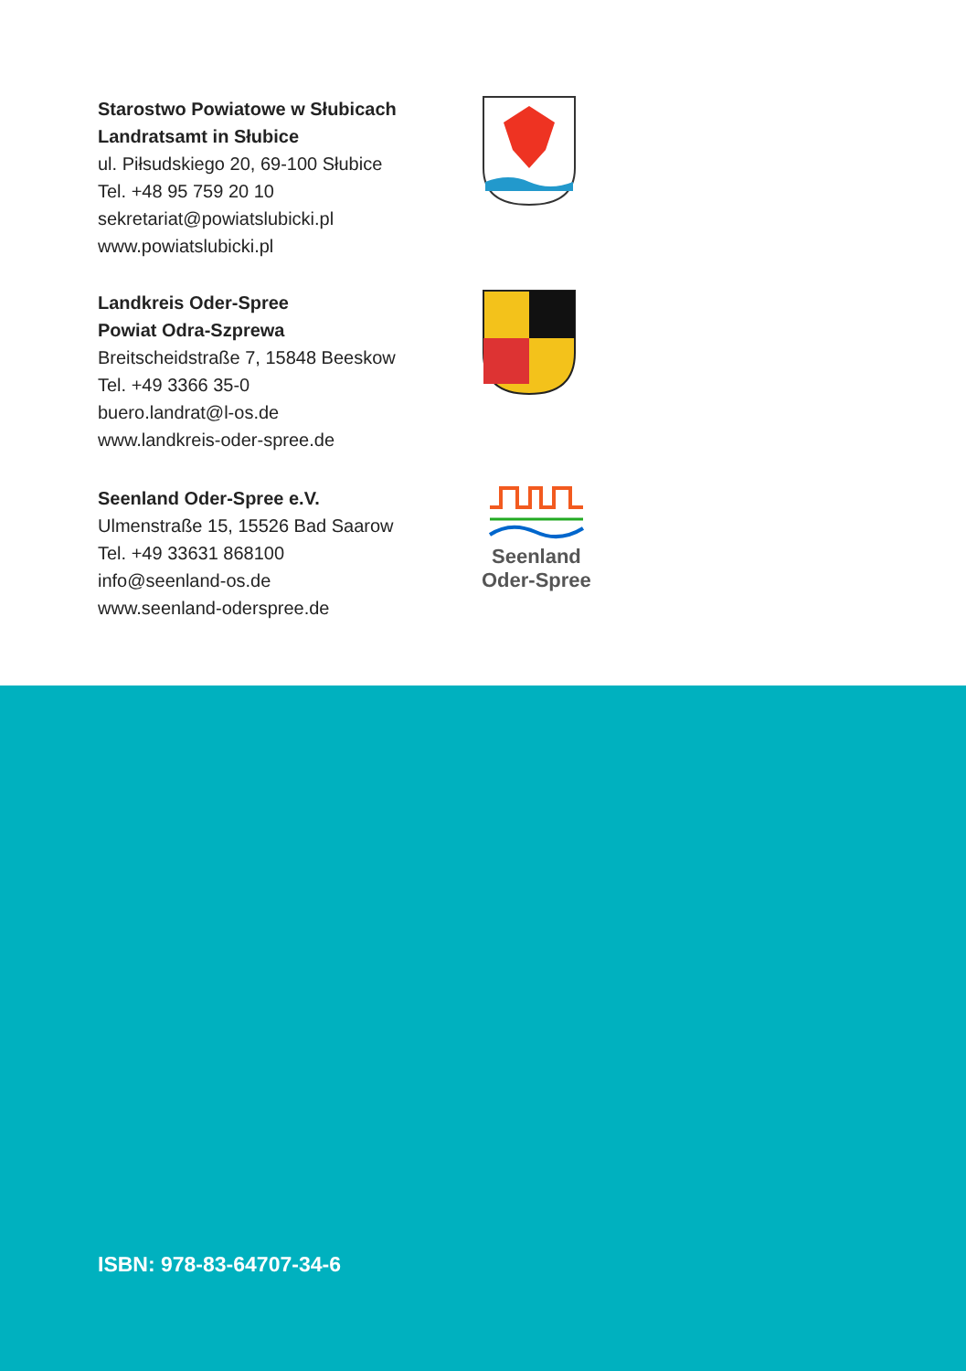Starostwo Powiatowe w Słubicach
Landratsamt in Słubice
ul. Piłsudskiego 20, 69-100 Słubice
Tel. +48 95 759 20 10
sekretariat@powiatslubicki.pl
www.powiatslubicki.pl
Landkreis Oder-Spree
Powiat Odra-Szprewa
Breitscheidstraße 7, 15848 Beeskow
Tel. +49 3366 35-0
buero.landrat@l-os.de
www.landkreis-oder-spree.de
Seenland Oder-Spree e.V.
Ulmenstraße 15, 15526 Bad Saarow
Tel. +49 33631 868100
info@seenland-os.de
www.seenland-oderspree.de
Seenland
Oder-Spree
ISBN: 978-83-64707-34-6